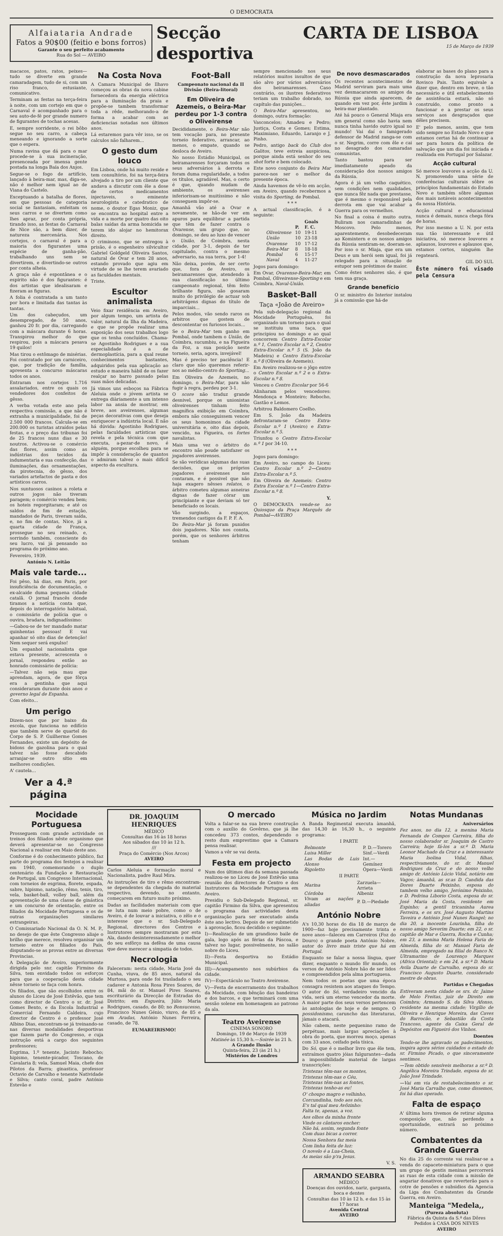O DEMOCRATA
Alfaiataria Andrade
Fatos a 90$00 (feitio e bons forros)
Garante o seu perfeito acabamento
Rua do Sol — AVEIRO
Secção desportiva CARTA DE LISBOA
15 de Março de 1939
macacos, patos, ratos, peixes—tudo se diverte em grande camaradagem, tudo de si, com um riso franco, estusiante, comunicativo.
Terminam as festas na terça-feira à noite, com um cortejo em que o Carnaval é acompanhado para o seu auto-de-fé por grande numero de figurantes de tochas acesas.
E, sempre sorridente, o rei bôbo segue no seu carro, a cabeça meneando e ignorando a sorte que o espera.
Numa ravina que dá para o mar procede-se à sua incineração, presenceada por imensa gente postada na longa Baía dos Anjos.
Segue-se o fogo de artifício, lançado à beira-mar, mas, diga-se, não é melhor nem igual ao de Viana do Castelo.
Exceptuando a batalha de flores, em que pessoas de categoria social se fantasiam, enfeitam os seus carros e se divertem como lhes apraz, por conta própria, tirando isso, as festas do Carnaval de Nice são, a bem dizer, de natureza mercenária. Nos cortejos, o carnaval é para a maioria dos figurantes uma espécie de ganha-pão, trabalhando uns sem se divertirem, e divertindo-se outros por conta alheia.
A graça não é espontânea e o espírito não é dos figurantes: é dos artistas que idealisaram e fizeram as figuras.
A folia é contratada a um tanto por hora e limitada das tantas às tantas.
Um dos cabeçudos, um desempregado, de 50 anos, ganhou 20 fr. por dia, carregando com a máscara durante 6 horas. Transpirou melhor do que respirou, pois a máscara pesava 19 quilos!
Mas tirou o estômago de misérias. Foi contratado por um carniceiro, que, por tradição de família, apresenta a concurso máscaras todos os anos.
Entraram nos cortejos 1.716 assalariados, entre os quais os vendedores dos confeitos de gêsso.
A verba votada este ano pela respectiva comissão, a que não é extranha a municipalidade, foi de 2.500 000 francos. Calcula-se em 200.000 os turistas atraídos pelas festas, e o preço das tribunas foi de 25 francos nuns dias e 30 noutros. Activou-se o comércio das flores, assim como as indústrias dos tecidos da indumentaria e sua confecção, das iluminações, das ornamentações, da pirotecnia, do gêsso, dos variados artefactos de pasta e dos artísticos carros.
Nos suntuosos casinos a roleta e outros jogos não tiveram paragem; o comércio vendeu bem; os hoteis regorgitaram; e até os saldos de fim de estação, mandados de Paris, tiveram saída, e, no fim de contas, Nice, já a quarta cidade de França, prossegue no seu reinado, e, sorrindo também, consciente do seu lucro, vai já pensando no programa do próximo ano.
Fevereiro, 1939.
António N. Leitão
Mais vale tarde...
Foi pêso, há dias, em Paris, por insuficiência de documentação, o ex-alcaide duma pequena cidade catalã. O jornal francês donde tiramos a notícia conta que, depois do interrogatório habitual, o comissário de polícia que o ouvira, bradara, indignadíssimo:
—Gabou-se de ter mandado matar quinhentas pessoas! E vai apanhar só oito dias de detenção! Nem sequer será expulso!
Um espanhol nacionalista que estava presente, acrescenta o jornal, respondeu então ao honrado comissário de polícia:
—Talvez não seja mau que aprendam, agora, de que fôrça era a gentinha que aqui consideraram durante dois anos o governo legal de Espanha.
Com efeito...
Um perigo
Dizem-nos que por baixo da escola, que funciona no edifício que também serve de quartel do Corpo de S. P. Guilherme Gomes Fernandes, existe um depósito de bidons de gazolina para o qual talvez não fosse descabido arranjar-se outro sítio em melhores condições.
A' cautela...
Ver a 4.ª página
Na Costa Nova
A Camara Municipal de Ilhavo começou as obras da nova cabine fornecedora da energia eléctrica para a iluminação da praia e propõe-se tambem transformar toda a rêde, melhorando-a de forma a acabar com as deficiencias notadas nos últimos anos.
Lá estaremos para vêr isso, se os calculos não falharem...
O gesto dum louco
Em Lisboa, onde há muito reside e tem consultório, foi na terça-feira alvejado a tiro por um cliente que andava a discutir com êle a dose de certos medicamentos injectaveis, o eminente neurologista e catedratico de nome, o doutor Egas Moniz, que se encontra no hospital entre a vida e a morte por quatro das oito balas saídas da arma homicida se terem ido alojar no hemitorax direito.
O criminoso, que se entregou à prisão, é o engenheiro silvicultor Gabriel Goldgeld Oliveira Santos, natural de Ovar e tem 28 anos, estando provado que agiu em virtude de se lhe terem avariado as faculdades mentais.
Triste.
Escultor animalista
Veio fixar residência em Aveiro, por algum tempo, um artista de valor, natural da Ilha da Madeira, e que se propõe realizar uma exposição dos seus trabalhos logo que os tenha concluídos. Chama-se Agostinho Rodrigues e a sua especialidade é a de dermoplastícia, para a qual reune conhecimentos bastantes, adquiridos pela sua aplicação ao estudo e maneira hábil de os fazer realçar no barro passado pelas suas mãos delicadas.
Já vimos uns esboços na Fábrica Aleluia onde o jóvem artista se entrega diàriamente a um intenso labor na ansia de mostrar, em breve, aos aveirenses, algumas peças decorativas com que deseja enriquecer a indústria local. E não há dúvida: Agostinho Rodrigues, pelas faculdades artísticas que revela e pela técnica com que executa, a-pezar-de novo, é alguém, porque escolheu para se impôr à consideração de quantos o admiram talvez o mais difícil aspecto da escultura.
Foot-Ball
Campeonato nacional da II Divisão (Beira-litoral)
Em Oliveira de Azemeis, o Beira-Mar perdeu por 1-3 contra o Oliveirense
Decididamente, o Beira-Mar não tem vocação para, no presente torneio federativo, arrancar, ao menos, o empate, quando se desloca de Aveiro.
No nosso Estádio Municipal, os beiramarenses forçaram todos os seus adversários à derrota e foram duma regularidade, a todos os títulos, agradável. Mas, o certo é que, quando mudam de ambiente, os aveirenses inferiorisam-se muitíssimo e não conseguem impôr-se.
Amanhã vão até a Ovar e novamente, se hão-de ver em apuros para equilibrar a partida que têm de fazer contra o Ovarense, um grupo que, no domingo, se deu ao luxo de vencer o União, de Coimbra, nesta cidade, por 3-1, depois de ter capitulado, contra o mesmo adversario, na sua terra, por 1-4!
Não deixa, porém, de ser certo que, fora de Aveiro, os beiramarenses que, atendendo à sua classificação no último campeonato regional, têm feito brilhante figura, não gosaram muito do privilégio de actuar sob arbitrágens dignas do título de imparciais...
Pelos modos, vão sendo raros os arbitros que gostem de descontentar os furiosos locais...
Se o Beira-Mar tem ganho em Pombal, onde tambem o União, de Coimbra, sucumbiu, e na Figueira da Foz, a sua posição neste torneio, seria, agora, invejável!
Mas é preciso ter paciência! E claro que não queremos referir-nos ao médio-centro do Sporting...
Em Oliveira de Azemeis, no domingo, o Beira-Mar, para não fugir à regra, perdeu por 3-1.
O score não traduz grande desnivel, porque os unionistas oliveirenses tinham feito magnífica exibição em Coimbra, embora não conseguissem vencer os seus homonimos da cidade universitária e, oito dias depois, vencido, na Figueira, os fortes navalistas.
Mais uma vez o árbitro do encontro não poude satisfazer os jogadores aveirenses.
Se são verídicas algumas das suas decisões, que os próprios jogadores aveirenses nos contaram, e é possivel que não haja exagero nêsses relatos, o árbitro cometeu algumas asneiras dignas de fazer córar um principiante e que deviam só ter beneficiado os locais.
Vão surgindo, a espaços, tremendos castigos da F. P. F. A.
Do Beira-Mar já foram punidos dois jogadores. Não nos consta, porém, que os senhores árbitros tenham
sempre mencionado nos seus relatórios muitos insultos de que são alvo por vários adversários dos beiramarenses. Caso contrário, os ilustres federativos teriam um trabalho dobrado, no capítulo das punições...
O Beira-Mar apresentou, no domingo, outra formação:
Vasconcelos; Amadeu e Pedro; Justiça, Costa e Gomes; Estima, Maximiano, Eduardo, Laranjo e J. Pinho.
Pedro, antigo back do Club dos Galitos, teve estreia auspiciosa, porque ainda está senhor do seu shot forte e bem colocado.
Este novo conjunto do Beira Mar parece-nos ser o melhor da presente época.
Ainda havemos de vê-lo em acção, em Aveiro, quando recebermos a visita do Sporting, de Pombal.
* * *
A actual classificação, é a seguinte:
| | | Goals |
| --- | --- | --- |
| | P. | F. C. |
| Oliveirense | 10 | 19-11 |
| União | 10 | 23-18 |
| Ovarense | 10 | 17-12 |
| Beira-Mar | 8 | 18-18 |
| Pombal | 6 | 15-17 |
| Naval | 4 | 11-27 |
Jogos para domingo:
Em Ovar, Ovarense-Beira-Mar; em Pombal, Oliveirense-Sporting e em Coimbra, Naval-União.
Basket-Ball
Taça «João de Aveiro»
Pela sub-delegação regional da Mocidade Portuguêsa, foi organizado um torneio para o qual se instituiu uma taça, que principiou no domingo e ao qual concorrem Centro Extra-Escolar n.º 1, Centro Escolar n.º 2, Centro Extra-Escolar n.º 5 (S. João da Madeira) e Centro Extra-Escolar n.º 8 (Oliveira de Azemeis).
Em Aveiro realizou-se o jôgo entre o Centro Escolar n.º 2 e o Extra-Escolar n.º 8.
Venceu o Centro Escolar por 56-6
Alinharam pelos vencedores: Mendonça e Monteiro; Rebocho, Gastão e Lemos.
Arbitrou Baldomero Coelho.
Em S. João da Madeira defrontaram-se Centro Extra-Escolar n.º 1 (Aveiro) e Extra-Escolar n.º 5.
Triunfou o Centro Extra-Escolar n.º 1 por 34-10.
* * *
Jogos para domingo:
Em Aveiro, no campo do Liceu: Centro Escolar n.º 2—Centro Extra-Escolar n.º 5.
Em Oliveira de Azemeis: Centro Extra Escolar n.º 1—Centro Extra-Escolar n.º 8.
Y.
O DEMOCRATA vende-se no Quiosque da Praça Marquês de Pombal—AVEIRO
De novo desmascarados
Os recentes acontecimentos de Madrid serviram para mais uma vez desmacararem os amigos da Rússia que ainda aparecem, de quando em vez por, êste jardim à beira-mar plantado.
Até há pouco o General Miaja era um general como não havia nem nunca tinha havido outro igual no mundo! Vai daí o famigerado defensor de Madrid zanga-se com o sr. Negrim, corre com êle e cai no desagrado dos camaradas comunistas.
Tanto bastou para ser imediatamente apeado da consideração dos nossos amigos da Rússia.
Agora é já um velho caquético, sem condições nem qualidades, que nunca fêz nada que prestasse, que é mesmo o responsável pela derrota em que vai acabar a Guerra para os vermelhos.
No final a coisa é muito outra. Buliram nos camaradinhas de Moscovo. Pelo menos, aparentemente, desobedeceram ao Komintern e os nossos amigos da Rússia sentiram-se, doeram-se. Por isso o sr. Miaja, que era um Deus e um herói sem igual, foi já relegado para a situação de estupor sem préstimos de maior.
Como êstes senhores são, é que tem sua graça.
Grande benefício
O sr. ministro do Interior instalou já a comissão que há-de
elaborar as bases do plano para a construção da nova leprosaria Rovisco Pais. Tanto equivale a dizer que, dentro em breve, o tão necessário e útil estabelecimento de assistência estará, não só construído, como pronto a funcionar e a prestar os seus serviços aos desgraçados que dêles precisem.
E' pelo menos, assim, que tem sido sempre no Estado Novo e que estamos certas há de continuar a ser para honra da política de salvação que um dia foi iniciada e realizada em Portugal por Salazar.
Acção cultural
Só merece louvores a acção da U. N. promovendo uma série de conferências culturais sôbre os princípios fundamentais do Estado Novo e também sôbre algumas dos mais notáveis acontecimentos da nossa História.
Acção cultural e educacional nunca é demais, nunca chega fóra de horas.
Por isso mesmo a U. N. por esta sua tão interessante e útil iniciativa, só merece louvores e aplausos, louvores e aplausos que, estamos certos, ninguém lhe regateará.
GIL DO SUL
Êste número foi visado pela Censura
Mocidade Portuguesa
Prosseguem com grande actividade os treinos dos filiados nêste organismo que deverá apresentar-se no Congresso Nacional a realisar em Maio deste ano.
Conforme é do conhecimento público, faz parte do programa dos festejos a realisar em 1940, comemorando o duplo centenário da Fundação e Restauração de Portugal, um Congresso Internacional, com torneios de esgrima, florete, espada, sabre, hipismo, natação, rêmo, tenis, tiro, vela, basket-ball, volley ball, além da apresentação de uma classe de ginástica e um concurso de orientação, entre os filiados da Mocidade Portuguesa e os de outras organizações similares estrangeiras.
O Comissariado Nacional da O. N. M. P., no desejo de que êste Congresso aliaje o brilho que merece, resolveu organisar um torneio entre os filiados do País, disputando-se as provas entre as diversas Provincias.
A Delegação de Aveiro, superiormente dirigida pelo snr. capitão Firmino da Silva, tem envidado todos os esforços para que a cooperação desta cidade nêsse torneio se faça com honra.
Os filiados, que são escolhidos entre os alunos do Liceu de José Estêvão, que tem como director de Centro o sr. dr. José Gomes Bento, e da Escola Industrial e Comercial Fernando Caldeira, cujo director de Centro é o professor José Albino Dias, encontram-se já treinando-se nas diversas modalidades desportivas que fazem parte do Congresso, e cuja instrução está a cargo dos seguintes professores;
Esgrima, 1.º tenente, Jacinto Rebocho; hipismo, tenente-picador, Toscano, de Cavalaria 8; vela, Samuel Maia, chefe dos Pilotos da Barra; ginastica, professor Octavio de Carvalho e tenente Natividade e Silva; canto coral, padre António Estevão e
DR. JOAQUIM HENRIQUES
MÉDICO
Consultas das 16 às 18 horas
Aos sábados das 10 às 12 h.
///
Praça do Comércio (Nos Arcos)
AVEIRO
Carlos Aleluia e formação moral e Nacionalista, padre Raul Mira.
As instruções de tiro e rêmo encontram-se dependentes da chegada do material respectivo, devendo, no entanto, começarem em futuro muito próximo.
Dadas as facilidades materiais com que se luta num meio pobre, como o de Aveiro, é de louvar a iniciativa, o zêlo e o interesse que o sr. Sub-Delegado Regional, directores dos Centros e Instrutores sempre mostraram por esta Ala, dando desinteressadamente o melhor do seu esfôrço na defêsa de uma causa que deve merecer a simpatia de todos.
Necrologia
Faleceram: nesta cidade, Maria José da Cunha, viuva, de 85 anos, natural da Murtosa, para onde foi trasladado o seu cadaver e Antonia Rosa Pires Soares, de 84, mãi do sr. Manuel Pires Soares, escriturário da Direcção de Estradas do Distrito; em Esgueira, Júlio Maria Rodrigues, casado, de 80; no Bonsucesso, Francisco Nunes Génio, viuvo, de 85 e em Aradas, António Nunes Ferreira, casado, de 78.
EUMAREIRISMO!
O mercado
Volta a falar-se na sua breve construção com o auxílio do Govêrno, que já lhe concedeu 373 contos, dependendo o resto dum emprestimo que a Camara pensa realisar.
Vamos a vêr se vai desta.
Festa em projecto
Num dos últimos dias da semana passada realizou-se no Liceu de José Estêvão uma reunião dos directores de Centro e dos Instrutores da Mocidade Portuguesa em Aveiro.
Presidiu o Sub-Delegado Regional, sr. capitão Firmino da Silva, que apresentou o programa das actividades desta organização para ser executado ainda êste ano lectivo. Depois de ser submetido à aprovação, ficou decidido o seguinte:
I)—Realização de um grandioso baile de gala, logo após as férias da Páscoa, e talvez no lugar, possivelmente, no salão nobre do Liceu.
II)—Festa desportiva no Estádio Municipal.
III)—Acampamento nos subúrbios da cidade.
IV)—Espectáculo no Teatro Aveirense.
V)—Festa de encerramento dos trabalhos da Mocidade, com bênção das bandeiras e dos barcos, e que terminará com uma sessão solene em homenagem ao patrono da ala.
Teatro Aveirense
CINEMA SONORO
Domingo, 19 de Março de 1939
Matinée às 15,30 h.—Soirée às 21 h.
A Grande Ilusão
Quinta-feira, 23 (às 21 h.)
Mistérios de Londres
Música no Jardim
A Banda Regimental executa àmanhã, das 14,30 às 16,30 h., o seguinte programa:
I PARTE
| Belmonte | P. D.—Torero |
| Luisa Miller | Sinf.—Verdi |
| Las Bodas de Luis Alonso | Int.—Gemínez |
| Rigoletto | Ópera—Verdi |
II PARTE
| Marina | Zarzuela—Arrieta |
| Córdoba | Albeniz |
| Vivam as nações aliadas | P. D.—Piedade |
António Nobre
A's 10,30 horas do dia 18 de março de 1900—faz hoje precisamente trinta e nove anos—faleceu em Carreiros (Foz do Douro) o grande poeta António Nobre, autor do livro mais triste que há em Portugal.
Enquanto se falar a nossa língua, quer dizer, enquanto o mundo fôr mundo, os versos de António Nobre hão de ser lidos e compreendidos pela alma portuguesa.
Nem todos os poetas que uma época consagra resistem aos ataques do Tempo. O autor do Só, verdadeiro vencido da vida, será um eterno vencedor da morte. A maior parte dos seus versos pertencem às antologias de hoje e de sempre. O possidonismo, caruncho das literaturas, jàmais o atacará.
Não cabem, neste pequenino ramo de perpétuas, mais largas apreciações à obra do poeta, que morreu moço, apenas com 33 anos, ceifado pela tísica.
Do Só, que é o melhor livro que êle tem, extraímos quatro jóias fulgurantes—dada a impossibilidade material de largas transcrições:
Tristezas têm-nas os montes,
Tristezas têm-nas o Céu,
Tristezas têm-nas as fontes,
Tristezas tenho-as eu!
O' choupo magro e velhinho,
Corcundinha, todo aos nós,
E's tal qual meu Avôzinho:
Falta te, apenas, a voz.
Aos olhos da minha fronte
Vinde os cântaros encher:
Não há, assim, segunda fonte
Com duas bicas a correr.
Nossa Senhora faz meia
Com linha feita de luz:
O novelo é a Lua-Cheia,
As meias são p'ra Jesus.
V. S.
ARMANDO SEABRA
MÉDICO
Doenças dos ouvidos, nariz, garganta, boca e dentes
Consultas das 10 às 12 h. e das 15 às 17 horas
Avenida Central
AVEIRO
Notas Mundanas
Aniversários
Fez anos, no dia 12, a menina Maria Fernanda de Compos Carreira, filha do nosso colaborador sr. Joaquim de Castro Carreira; hoje fá-los a sr.ª D. Maria Leonor Machado da Cruz e a interessante Maria Isolina Vidal, filhas, respectivamente, do sr. dr. Manuel Rodrigues da Cruz e do nosso velho amigo dr. António Lúcio Vidal, notário em Vagos; àmanhã, as sr.as D. Candida das Dores Duarte Peixinho, esposa do tambem velho amigo, Jerónimo Peixinho, e D. Pedrina Liborio Costa, esposa do sr. José Maria da Costa, residente em Espinho; a gentil tricaninha Aurea Ferreira, e os srs. José Augusto Martins Taveira e António José Nunes Rangel; no dia 20, a inocente Lourinha, filha do nosso amigo Severim Duarte; em 22, o sr. capitão de Mar e Guerra, Rocha e Cunha; em 23, a menina Maria Helena Faria de Almeida, filha do sr. Manuel Faria de Almeida, empregado na filial do Banco N. Ultramarino de Lourenço Marques (Africa Oriental); e em 24, a sr.ª D. Maria Avila Duarte de Carvalho, esposa do sr. Francisco Augusto Duarte, considerado mestre de obras.
Partidas e Chegadas
Estiveram nesta cidade os srs. dr. Jaime de Melo Freitas, juiz de Direito em Coimbra; Armando S. da Silva Afonso, residente na mesma cidade; Virgílio de Oliveira e Henrique Moreira, das Caves do Barrocão, e Sebastião da Costa Trancoso, agente da Caixa Geral de Depósitos em Figueiró dos Vinhos.
Doentes
Tendo-se lhe agravado os padecimentos, inspira agora sérios cuidados o estado do sr. Firmino Picado, o que sinceramente sentimos.
—Tem obtido sensíveis melhoras a sr.ª D. Angélica Moreira Trindade, esposa do sr. João José Trindade.
—Vai em via de restabelecimento o sr. José Maria Carvalho que, como dissemos, foi há dias operado.
Falta de espaço
A' última hora tivemos de retirar alguma composição que, não perdendo a oportunidade, entrará no próximo número.
Combatentes da Grande Guerra
No dia 25 do corrente vai realisar-se a venda do capacete-miniatura para o que um grupo de gentis meninas percorrerá as ruas de esta cidade com a missão de angariar donativos que reverterão para o cotre de pensões e subsidios da Agencia da Liga dos Combatentes da Grande Guerra, em Aveiro.
Manteiga "Medela,,
(Pureza absoluta)
Fábrica da Quinta da S.ª das Dôres
Pedidos à CASA DOS NEVES
AVEIRO